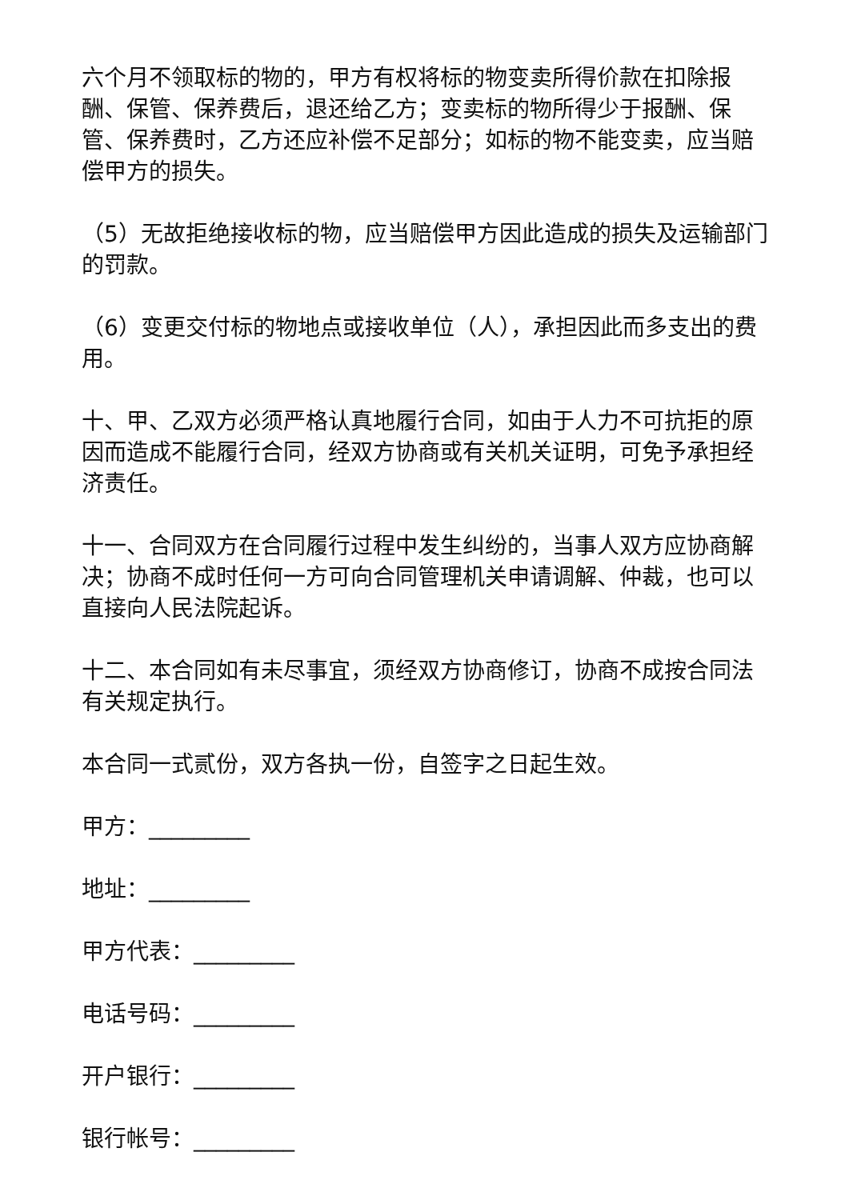六个月不领取标的物的，甲方有权将标的物变卖所得价款在扣除报酬、保管、保养费后，退还给乙方；变卖标的物所得少于报酬、保管、保养费时，乙方还应补偿不足部分；如标的物不能变卖，应当赔偿甲方的损失。
（5）无故拒绝接收标的物，应当赔偿甲方因此造成的损失及运输部门的罚款。
（6）变更交付标的物地点或接收单位（人），承担因此而多支出的费用。
十、甲、乙双方必须严格认真地履行合同，如由于人力不可抗拒的原因而造成不能履行合同，经双方协商或有关机关证明，可免予承担经济责任。
十一、合同双方在合同履行过程中发生纠纷的，当事人双方应协商解决；协商不成时任何一方可向合同管理机关申请调解、仲裁，也可以直接向人民法院起诉。
十二、本合同如有未尽事宜，须经双方协商修订，协商不成按合同法有关规定执行。
本合同一式贰份，双方各执一份，自签字之日起生效。
甲方：_________
地址：_________
甲方代表：_________
电话号码：_________
开户银行：_________
银行帐号：_________